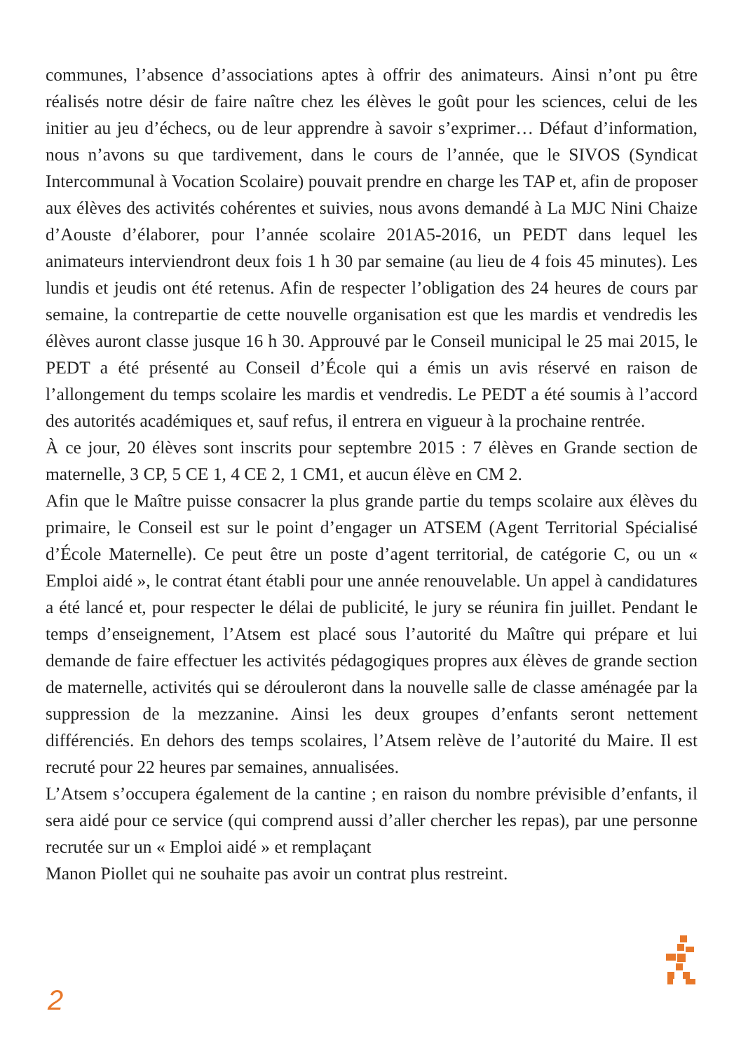communes, l’absence d’associations aptes à offrir des animateurs. Ainsi n’ont pu être réalisés notre désir de faire naître chez les élèves le goût pour les sciences, celui de les initier au jeu d’échecs, ou de leur apprendre à savoir s’exprimer… Défaut d’information, nous n’avons su que tardivement, dans le cours de l’année, que le SIVOS (Syndicat Intercommunal à Vocation Scolaire) pouvait prendre en charge les TAP et, afin de proposer aux élèves des activités cohérentes et suivies, nous avons demandé à La MJC Nini Chaize d’Aouste d’élaborer, pour l’année scolaire 201A5-2016, un PEDT dans lequel les animateurs interviendront deux fois 1 h 30 par semaine (au lieu de 4 fois 45 minutes). Les lundis et jeudis ont été retenus. Afin de respecter l’obligation des 24 heures de cours par semaine, la contrepartie de cette nouvelle organisation est que les mardis et vendredis les élèves auront classe jusque 16 h 30. Approuvé par le Conseil municipal le 25 mai 2015, le PEDT a été présenté au Conseil d’École qui a émis un avis réservé en raison de l’allongement du temps scolaire les mardis et vendredis. Le PEDT a été soumis à l’accord des autorités académiques et, sauf refus, il entrera en vigueur à la prochaine rentrée.
À ce jour, 20 élèves sont inscrits pour septembre 2015 : 7 élèves en Grande section de maternelle, 3 CP, 5 CE 1, 4 CE 2, 1 CM1, et aucun élève en CM 2.
Afin que le Maître puisse consacrer la plus grande partie du temps scolaire aux élèves du primaire, le Conseil est sur le point d’engager un ATSEM (Agent Territorial Spécialisé d’École Maternelle). Ce peut être un poste d’agent territorial, de catégorie C, ou un « Emploi aidé », le contrat étant établi pour une année renouvelable. Un appel à candidatures a été lancé et, pour respecter le délai de publicité, le jury se réunira fin juillet. Pendant le temps d’enseignement, l’Atsem est placé sous l’autorité du Maître qui prépare et lui demande de faire effectuer les activités pédagogiques propres aux élèves de grande section de maternelle, activités qui se dérouleront dans la nouvelle salle de classe aménagée par la suppression de la mezzanine. Ainsi les deux groupes d’enfants seront nettement différenciés. En dehors des temps scolaires, l’Atsem relève de l’autorité du Maire. Il est recruté pour 22 heures par semaines, annualisées.
L’Atsem s’occupera également de la cantine ; en raison du nombre prévisible d’enfants, il sera aidé pour ce service (qui comprend aussi d’aller chercher les repas), par une personne recrutée sur un « Emploi aidé » et remplaçant
Manon Piollet qui ne souhaite pas avoir un contrat plus restreint.
2